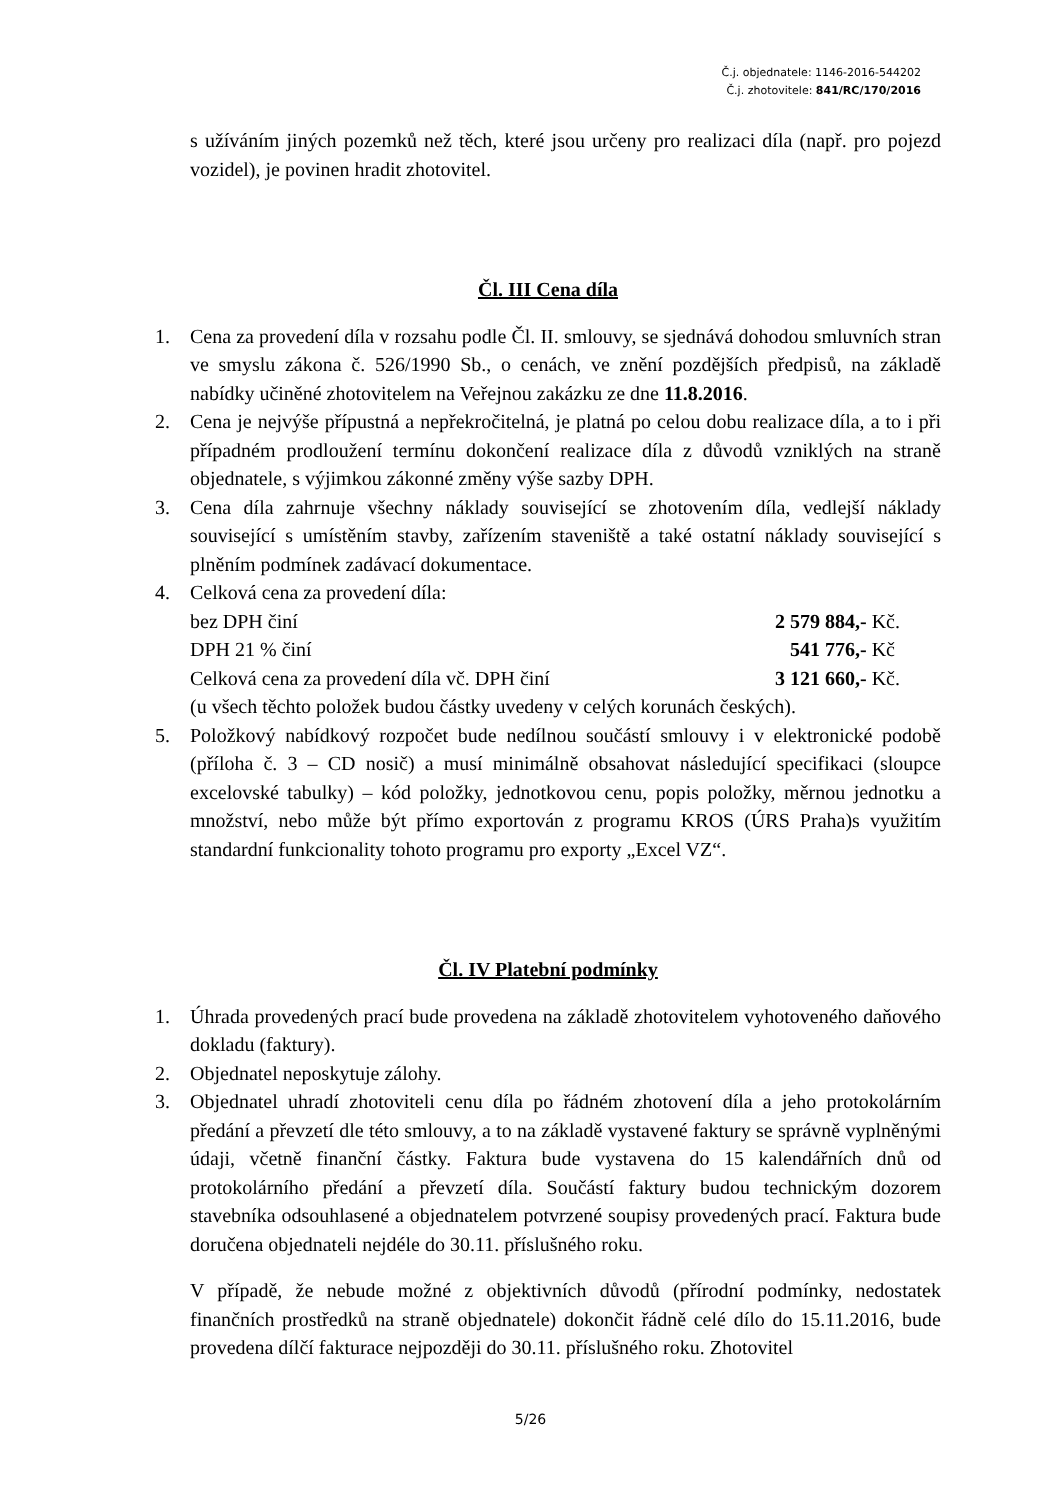Č.j. objednatele: 1146-2016-544202
Č.j. zhotovitele: 841/RC/170/2016
s užíváním jiných pozemků než těch, které jsou určeny pro realizaci díla (např. pro pojezd vozidel), je povinen hradit zhotovitel.
Čl. III Cena díla
1. Cena za provedení díla v rozsahu podle Čl. II. smlouvy, se sjednává dohodou smluvních stran ve smyslu zákona č. 526/1990 Sb., o cenách, ve znění pozdějších předpisů, na základě nabídky učiněné zhotovitelem na Veřejnou zakázku ze dne 11.8.2016.
2. Cena je nejvýše přípustná a nepřekročitelná, je platná po celou dobu realizace díla, a to i při případném prodloužení termínu dokončení realizace díla z důvodů vzniklých na straně objednatele, s výjimkou zákonné změny výše sazby DPH.
3. Cena díla zahrnuje všechny náklady související se zhotovením díla, vedlejší náklady související s umístěním stavby, zařízením staveniště a také ostatní náklady související s plněním podmínek zadávací dokumentace.
4. Celková cena za provedení díla:
bez DPH činí 2 579 884,- Kč.
DPH 21 % činí 541 776,- Kč
Celková cena za provedení díla vč. DPH činí 3 121 660,- Kč.
(u všech těchto položek budou částky uvedeny v celých korunách českých).
5. Položkový nabídkový rozpočet bude nedílnou součástí smlouvy i v elektronické podobě (příloha č. 3 – CD nosič) a musí minimálně obsahovat následující specifikaci (sloupce excelovské tabulky) – kód položky, jednotkovou cenu, popis položky, měrnou jednotku a množství, nebo může být přímo exportován z programu KROS (ÚRS Praha)s využitím standardní funkcionality tohoto programu pro exporty „Excel VZ“.
Čl. IV Platební podmínky
1. Úhrada provedených prací bude provedena na základě zhotovitelem vyhotoveného daňového dokladu (faktury).
2. Objednatel neposkytuje zálohy.
3. Objednatel uhradí zhotoviteli cenu díla po řádném zhotovení díla a jeho protokolárním předání a převzetí dle této smlouvy, a to na základě vystavené faktury se správně vyplněnými údaji, včetně finanční částky. Faktura bude vystavena do 15 kalendářních dnů od protokolárního předání a převzetí díla. Součástí faktury budou technickým dozorem stavebníka odsouhlasené a objednatelem potvrzené soupisy provedených prací. Faktura bude doručena objednateli nejdéle do 30.11. příslušného roku.
V případě, že nebude možné z objektivních důvodů (přírodní podmínky, nedostatek finančních prostředků na straně objednatele) dokončit řádně celé dílo do 15.11.2016, bude provedena dílčí fakturace nejpozději do 30.11. příslušného roku. Zhotovitel
5/26